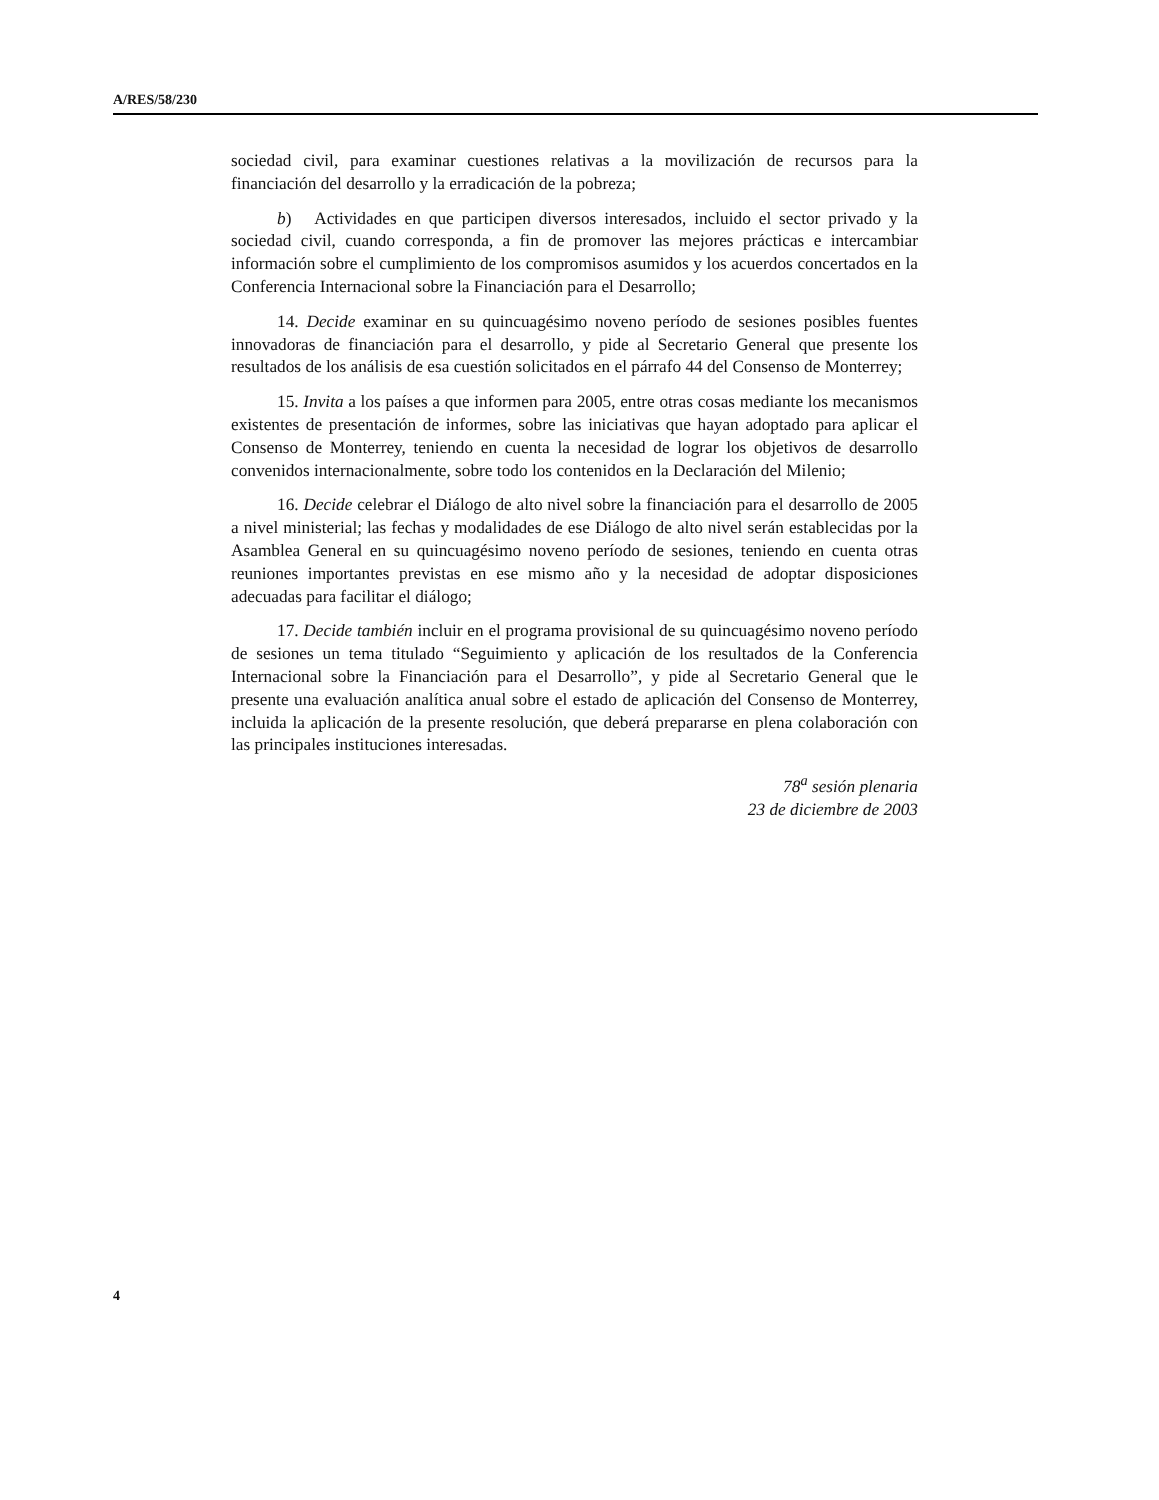A/RES/58/230
sociedad civil, para examinar cuestiones relativas a la movilización de recursos para la financiación del desarrollo y la erradicación de la pobreza;
b) Actividades en que participen diversos interesados, incluido el sector privado y la sociedad civil, cuando corresponda, a fin de promover las mejores prácticas e intercambiar información sobre el cumplimiento de los compromisos asumidos y los acuerdos concertados en la Conferencia Internacional sobre la Financiación para el Desarrollo;
14. Decide examinar en su quincuagésimo noveno período de sesiones posibles fuentes innovadoras de financiación para el desarrollo, y pide al Secretario General que presente los resultados de los análisis de esa cuestión solicitados en el párrafo 44 del Consenso de Monterrey;
15. Invita a los países a que informen para 2005, entre otras cosas mediante los mecanismos existentes de presentación de informes, sobre las iniciativas que hayan adoptado para aplicar el Consenso de Monterrey, teniendo en cuenta la necesidad de lograr los objetivos de desarrollo convenidos internacionalmente, sobre todo los contenidos en la Declaración del Milenio;
16. Decide celebrar el Diálogo de alto nivel sobre la financiación para el desarrollo de 2005 a nivel ministerial; las fechas y modalidades de ese Diálogo de alto nivel serán establecidas por la Asamblea General en su quincuagésimo noveno período de sesiones, teniendo en cuenta otras reuniones importantes previstas en ese mismo año y la necesidad de adoptar disposiciones adecuadas para facilitar el diálogo;
17. Decide también incluir en el programa provisional de su quincuagésimo noveno período de sesiones un tema titulado “Seguimiento y aplicación de los resultados de la Conferencia Internacional sobre la Financiación para el Desarrollo”, y pide al Secretario General que le presente una evaluación analítica anual sobre el estado de aplicación del Consenso de Monterrey, incluida la aplicación de la presente resolución, que deberá prepararse en plena colaboración con las principales instituciones interesadas.
78<sup>a</sup> sesión plenaria
23 de diciembre de 2003
4